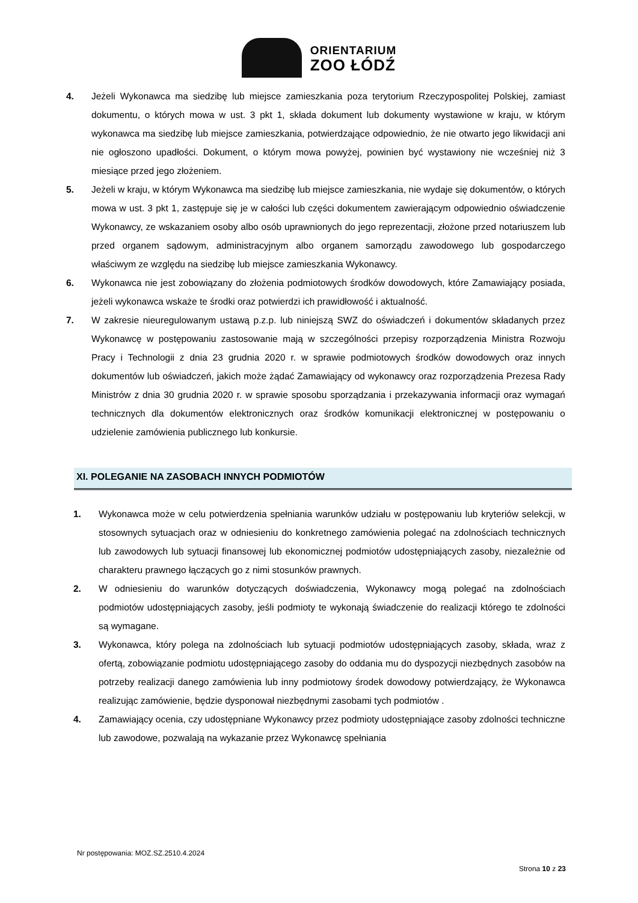ORIENTARIUM
ZOO ŁÓDŹ
4. Jeżeli Wykonawca ma siedzibę lub miejsce zamieszkania poza terytorium Rzeczypospolitej Polskiej, zamiast dokumentu, o których mowa w ust. 3 pkt 1, składa dokument lub dokumenty wystawione w kraju, w którym wykonawca ma siedzibę lub miejsce zamieszkania, potwierdzające odpowiednio, że nie otwarto jego likwidacji ani nie ogłoszono upadłości. Dokument, o którym mowa powyżej, powinien być wystawiony nie wcześniej niż 3 miesiące przed jego złożeniem.
5. Jeżeli w kraju, w którym Wykonawca ma siedzibę lub miejsce zamieszkania, nie wydaje się dokumentów, o których mowa w ust. 3 pkt 1, zastępuje się je w całości lub części dokumentem zawierającym odpowiednio oświadczenie Wykonawcy, ze wskazaniem osoby albo osób uprawnionych do jego reprezentacji, złożone przed notariuszem lub przed organem sądowym, administracyjnym albo organem samorządu zawodowego lub gospodarczego właściwym ze względu na siedzibę lub miejsce zamieszkania Wykonawcy.
6. Wykonawca nie jest zobowiązany do złożenia podmiotowych środków dowodowych, które Zamawiający posiada, jeżeli wykonawca wskaże te środki oraz potwierdzi ich prawidłowość i aktualność.
7. W zakresie nieuregulowanym ustawą p.z.p. lub niniejszą SWZ do oświadczeń i dokumentów składanych przez Wykonawcę w postępowaniu zastosowanie mają w szczególności przepisy rozporządzenia Ministra Rozwoju Pracy i Technologii z dnia 23 grudnia 2020 r. w sprawie podmiotowych środków dowodowych oraz innych dokumentów lub oświadczeń, jakich może żądać Zamawiający od wykonawcy oraz rozporządzenia Prezesa Rady Ministrów z dnia 30 grudnia 2020 r. w sprawie sposobu sporządzania i przekazywania informacji oraz wymagań technicznych dla dokumentów elektronicznych oraz środków komunikacji elektronicznej w postępowaniu o udzielenie zamówienia publicznego lub konkursie.
XI. POLEGANIE NA ZASOBACH INNYCH PODMIOTÓW
1. Wykonawca może w celu potwierdzenia spełniania warunków udziału w postępowaniu lub kryteriów selekcji, w stosownych sytuacjach oraz w odniesieniu do konkretnego zamówienia polegać na zdolnościach technicznych lub zawodowych lub sytuacji finansowej lub ekonomicznej podmiotów udostępniających zasoby, niezależnie od charakteru prawnego łączących go z nimi stosunków prawnych.
2. W odniesieniu do warunków dotyczących doświadczenia, Wykonawcy mogą polegać na zdolnościach podmiotów udostępniających zasoby, jeśli podmioty te wykonają świadczenie do realizacji którego te zdolności są wymagane.
3. Wykonawca, który polega na zdolnościach lub sytuacji podmiotów udostępniających zasoby, składa, wraz z ofertą, zobowiązanie podmiotu udostępniającego zasoby do oddania mu do dyspozycji niezbędnych zasobów na potrzeby realizacji danego zamówienia lub inny podmiotowy środek dowodowy potwierdzający, że Wykonawca realizując zamówienie, będzie dysponował niezbędnymi zasobami tych podmiotów .
4. Zamawiający ocenia, czy udostępniane Wykonawcy przez podmioty udostępniające zasoby zdolności techniczne lub zawodowe, pozwalają na wykazanie przez Wykonawcę spełniania
Nr postępowania: MOZ.SZ.2510.4.2024
Strona 10 z 23